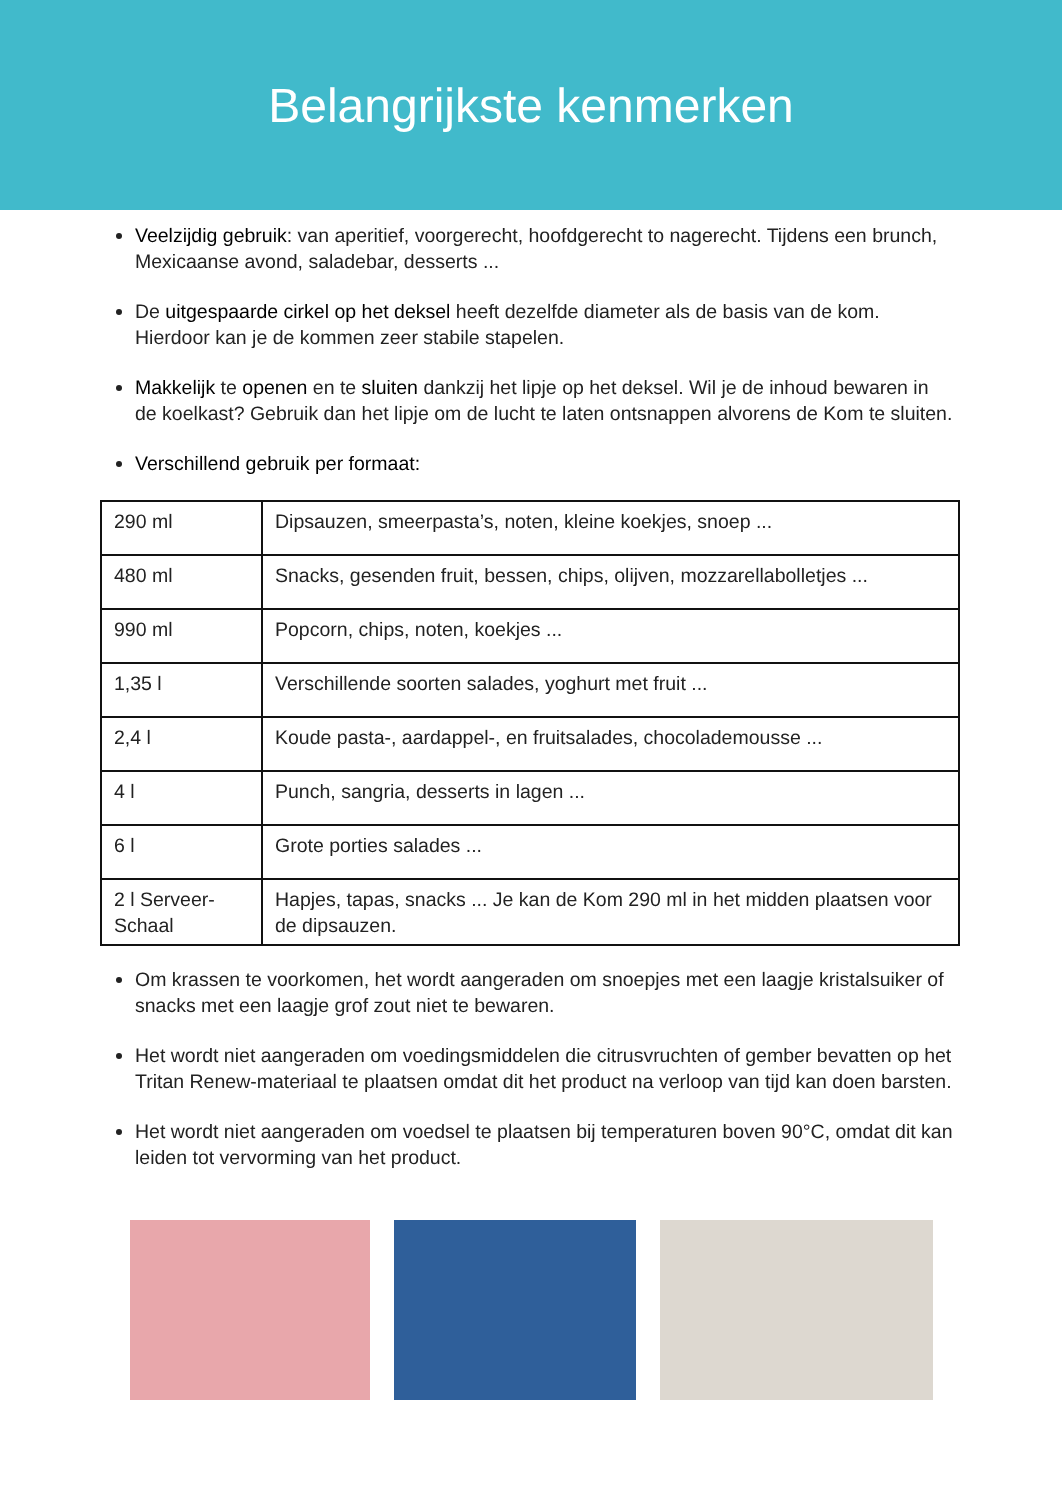Belangrijkste kenmerken
Veelzijdig gebruik: van aperitief, voorgerecht, hoofdgerecht to nagerecht. Tijdens een brunch, Mexicaanse avond, saladebar, desserts ...
De uitgespaarde cirkel op het deksel heeft dezelfde diameter als de basis van de kom. Hierdoor kan je de kommen zeer stabile stapelen.
Makkelijk te openen en te sluiten dankzij het lipje op het deksel. Wil je de inhoud bewaren in de koelkast? Gebruik dan het lipje om de lucht te laten ontsnappen alvorens de Kom te sluiten.
Verschillend gebruik per formaat:
| 290 ml | Dipsauzen, smeerpasta’s, noten, kleine koekjes, snoep ... |
| 480 ml | Snacks, gesenden fruit, bessen, chips, olijven, mozzarellabolletjes ... |
| 990 ml | Popcorn, chips, noten, koekjes ... |
| 1,35 l | Verschillende soorten salades, yoghurt met fruit ... |
| 2,4 l | Koude pasta-, aardappel-, en fruitsalades, chocolademousse ... |
| 4 l | Punch, sangria, desserts in lagen ... |
| 6 l | Grote porties salades ... |
| 2 l Serveer-Schaal | Hapjes, tapas, snacks ... Je kan de Kom 290 ml in het midden plaatsen voor de dipsauzen. |
Om krassen te voorkomen, het wordt aangeraden om snoepjes met een laagje kristalsuiker of snacks met een laagje grof zout niet te bewaren.
Het wordt niet aangeraden om voedingsmiddelen die citrusvruchten of gember bevatten op het Tritan Renew-materiaal te plaatsen omdat dit het product na verloop van tijd kan doen barsten.
Het wordt niet aangeraden om voedsel te plaatsen bij temperaturen boven 90°C, omdat dit kan leiden tot vervorming van het product.